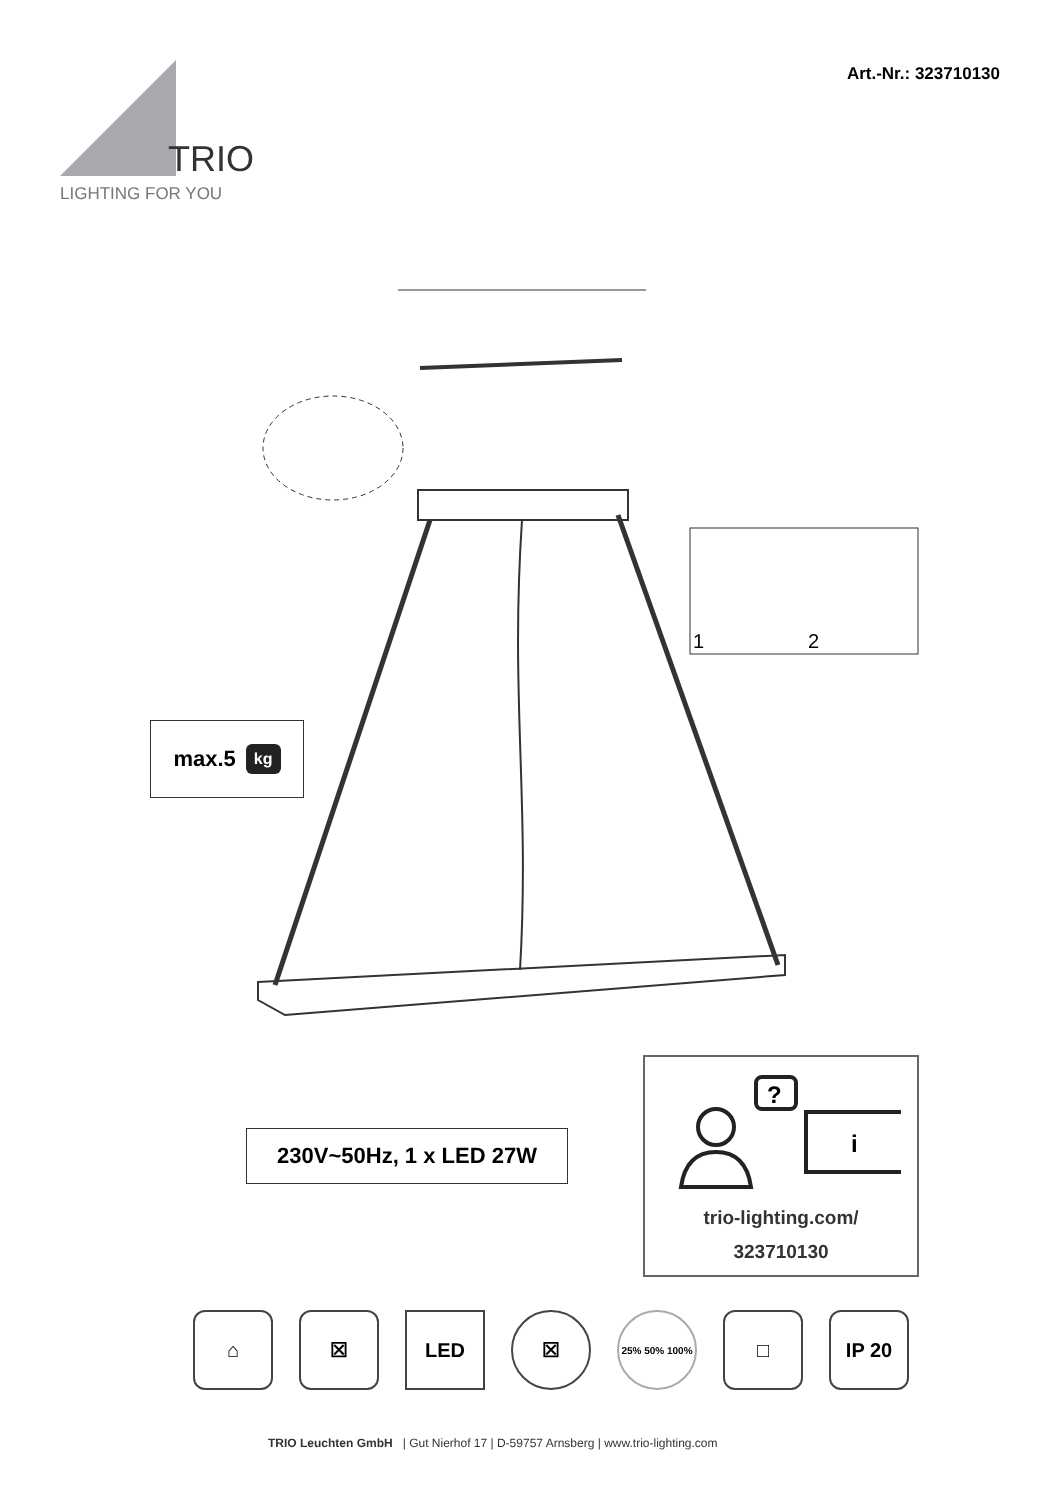TRIO
LIGHTING FOR YOU
Art.-Nr.: 323710130
1
2
max.5 kg
230V~50Hz, 1 x LED 27W
?
i
trio-lighting.com/
323710130
⌂ ☒ LED ☒
25% 50% 100%
□ IP 20
TRIO Leuchten GmbH | Gut Nierhof 17 | D-59757 Arnsberg | www.trio-lighting.com